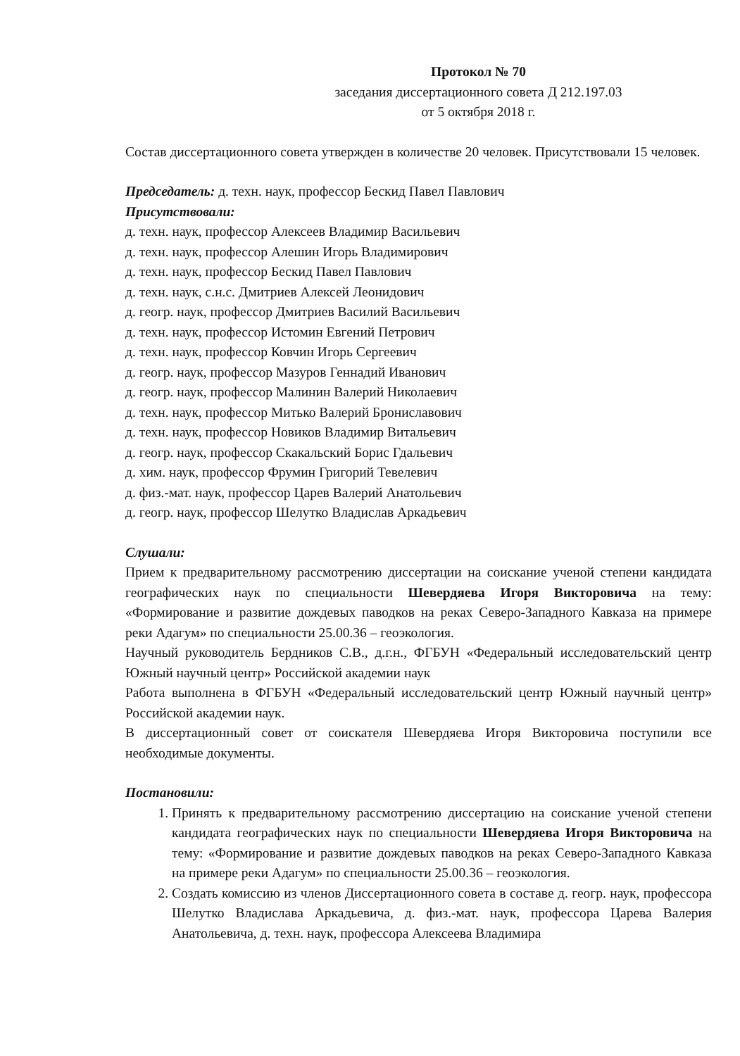Протокол № 70
заседания диссертационного совета Д 212.197.03
от 5 октября 2018 г.
Состав диссертационного совета утвержден в количестве 20 человек. Присутствовали 15 человек.
Председатель: д. техн. наук, профессор Бескид Павел Павлович
Присутствовали:
д. техн. наук, профессор Алексеев Владимир Васильевич
д. техн. наук, профессор Алешин Игорь Владимирович
д. техн. наук, профессор Бескид Павел Павлович
д. техн. наук, с.н.с. Дмитриев Алексей Леонидович
д. геогр. наук, профессор Дмитриев Василий Васильевич
д. техн. наук, профессор Истомин Евгений Петрович
д. техн. наук, профессор Ковчин Игорь Сергеевич
д. геогр. наук, профессор Мазуров Геннадий Иванович
д. геогр. наук, профессор Малинин Валерий Николаевич
д. техн. наук, профессор Митько Валерий Брониславович
д. техн. наук, профессор Новиков Владимир Витальевич
д. геогр. наук, профессор Скакальский Борис Гдальевич
д. хим. наук, профессор Фрумин Григорий Тевелевич
д. физ.-мат. наук, профессор Царев Валерий Анатольевич
д. геогр. наук, профессор Шелутко Владислав Аркадьевич
Слушали:
Прием к предварительному рассмотрению диссертации на соискание ученой степени кандидата географических наук по специальности Шевердяева Игоря Викторовича на тему: «Формирование и развитие дождевых паводков на реках Северо-Западного Кавказа на примере реки Адагум» по специальности 25.00.36 – геоэкология.
Научный руководитель Бердников С.В., д.г.н., ФГБУН «Федеральный исследовательский центр Южный научный центр» Российской академии наук
Работа выполнена в ФГБУН «Федеральный исследовательский центр Южный научный центр» Российской академии наук.
В диссертационный совет от соискателя Шевердяева Игоря Викторовича поступили все необходимые документы.
Постановили:
1. Принять к предварительному рассмотрению диссертацию на соискание ученой степени кандидата географических наук по специальности Шевердяева Игоря Викторовича на тему: «Формирование и развитие дождевых паводков на реках Северо-Западного Кавказа на примере реки Адагум» по специальности 25.00.36 – геоэкология.
2. Создать комиссию из членов Диссертационного совета в составе д. геогр. наук, профессора Шелутко Владислава Аркадьевича, д. физ.-мат. наук, профессора Царева Валерия Анатольевича, д. техн. наук, профессора Алексеева Владимира